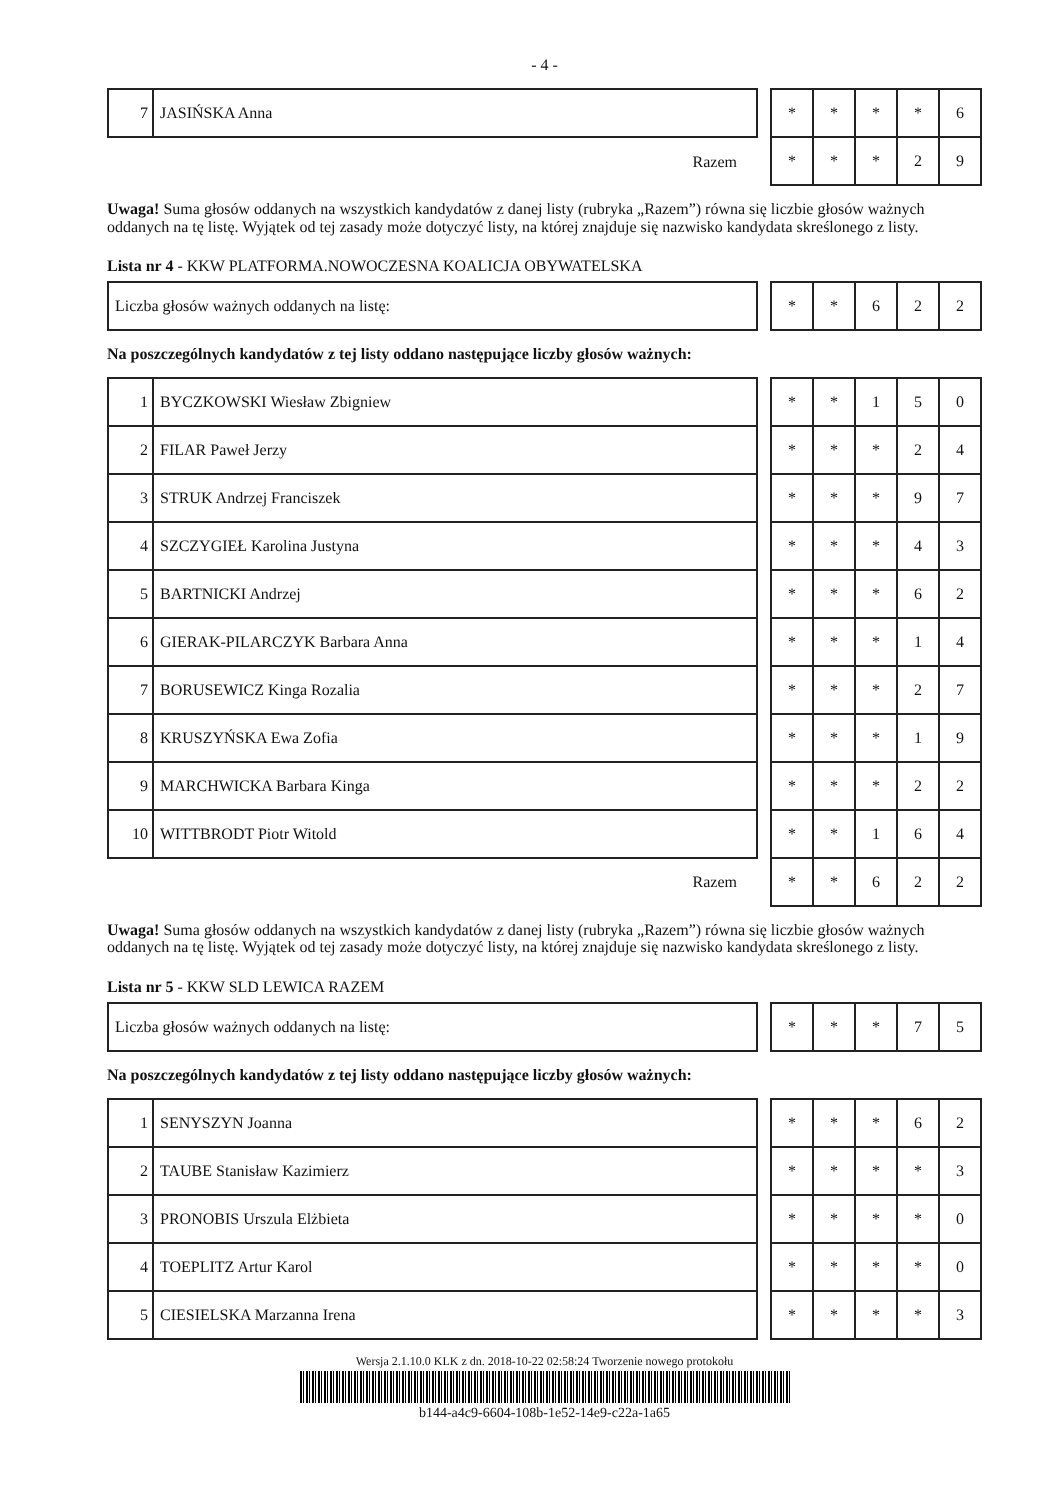- 4 -
| 7 | JASIŃSKA Anna | | * | * | * | * | 6 |
| Razem | | | * | * | * | 2 | 9 |
Uwaga! Suma głosów oddanych na wszystkich kandydatów z danej listy (rubryka „Razem”) równa się liczbie głosów ważnych oddanych na tę listę. Wyjątek od tej zasady może dotyczyć listy, na której znajduje się nazwisko kandydata skreślonego z listy.
Lista nr 4 - KKW PLATFORMA.NOWOCZESNA KOALICJA OBYWATELSKA
| Liczba głosów ważnych oddanych na listę: | | * | * | 6 | 2 | 2 |
Na poszczególnych kandydatów z tej listy oddano następujące liczby głosów ważnych:
| 1 | BYCZKOWSKI Wiesław Zbigniew | | * | * | 1 | 5 | 0 |
| 2 | FILAR Paweł Jerzy | | * | * | * | 2 | 4 |
| 3 | STRUK Andrzej Franciszek | | * | * | * | 9 | 7 |
| 4 | SZCZYGIEŁ Karolina Justyna | | * | * | * | 4 | 3 |
| 5 | BARTNICKI Andrzej | | * | * | * | 6 | 2 |
| 6 | GIERAK-PILARCZYK Barbara Anna | | * | * | * | 1 | 4 |
| 7 | BORUSEWICZ Kinga Rozalia | | * | * | * | 2 | 7 |
| 8 | KRUSZYŃSKA Ewa Zofia | | * | * | * | 1 | 9 |
| 9 | MARCHWICKA Barbara Kinga | | * | * | * | 2 | 2 |
| 10 | WITTBRODT Piotr Witold | | * | * | 1 | 6 | 4 |
| Razem | | | * | * | 6 | 2 | 2 |
Uwaga! Suma głosów oddanych na wszystkich kandydatów z danej listy (rubryka „Razem”) równa się liczbie głosów ważnych oddanych na tę listę. Wyjątek od tej zasady może dotyczyć listy, na której znajduje się nazwisko kandydata skreślonego z listy.
Lista nr 5 - KKW SLD LEWICA RAZEM
| Liczba głosów ważnych oddanych na listę: | | * | * | * | 7 | 5 |
Na poszczególnych kandydatów z tej listy oddano następujące liczby głosów ważnych:
| 1 | SENYSZYN Joanna | | * | * | * | 6 | 2 |
| 2 | TAUBE Stanisław Kazimierz | | * | * | * | * | 3 |
| 3 | PRONOBIS Urszula Elżbieta | | * | * | * | * | 0 |
| 4 | TOEPLITZ Artur Karol | | * | * | * | * | 0 |
| 5 | CIESIELSKA Marzanna Irena | | * | * | * | * | 3 |
Wersja 2.1.10.0 KLK z dn. 2018-10-22 02:58:24 Tworzenie nowego protokołu
b144-a4c9-6604-108b-1e52-14e9-c22a-1a65